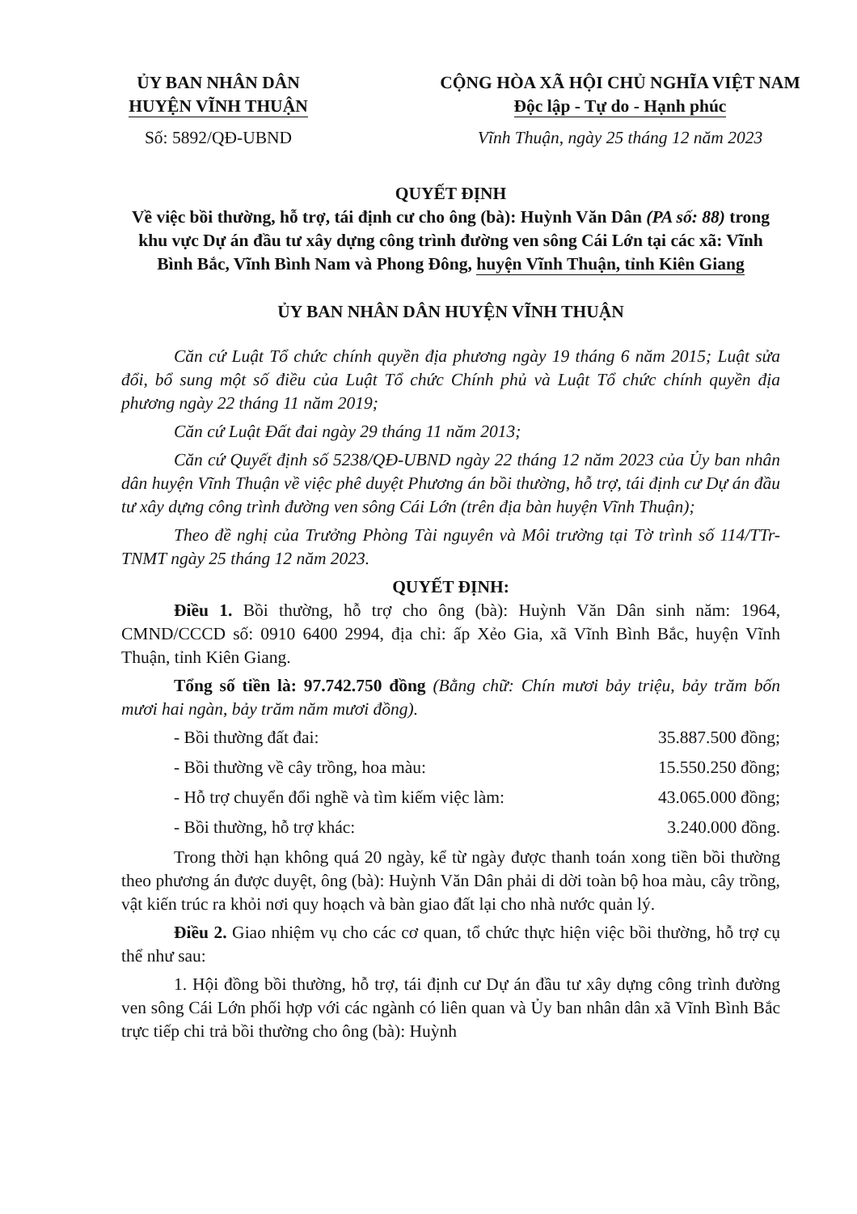ỦY BAN NHÂN DÂN
HUYỆN VĨNH THUẬN
Số: 5892/QĐ-UBND
CỘNG HÒA XÃ HỘI CHỦ NGHĨA VIỆT NAM
Độc lập - Tự do - Hạnh phúc
Vĩnh Thuận, ngày 25 tháng 12 năm 2023
QUYẾT ĐỊNH
Về việc bồi thường, hỗ trợ, tái định cư cho ông (bà): Huỳnh Văn Dân (PA số: 88) trong khu vực Dự án đầu tư xây dựng công trình đường ven sông Cái Lớn tại các xã: Vĩnh Bình Bắc, Vĩnh Bình Nam và Phong Đông, huyện Vĩnh Thuận, tỉnh Kiên Giang
ỦY BAN NHÂN DÂN HUYỆN VĨNH THUẬN
Căn cứ Luật Tổ chức chính quyền địa phương ngày 19 tháng 6 năm 2015; Luật sửa đổi, bổ sung một số điều của Luật Tổ chức Chính phủ và Luật Tổ chức chính quyền địa phương ngày 22 tháng 11 năm 2019;
Căn cứ Luật Đất đai ngày 29 tháng 11 năm 2013;
Căn cứ Quyết định số 5238/QĐ-UBND ngày 22 tháng 12 năm 2023 của Ủy ban nhân dân huyện Vĩnh Thuận về việc phê duyệt Phương án bồi thường, hỗ trợ, tái định cư Dự án đầu tư xây dựng công trình đường ven sông Cái Lớn (trên địa bàn huyện Vĩnh Thuận);
Theo đề nghị của Trưởng Phòng Tài nguyên và Môi trường tại Tờ trình số 114/TTr-TNMT ngày 25 tháng 12 năm 2023.
QUYẾT ĐỊNH:
Điều 1. Bồi thường, hỗ trợ cho ông (bà): Huỳnh Văn Dân sinh năm: 1964, CMND/CCCD số: 0910 6400 2994, địa chỉ: ấp Xẻo Gia, xã Vĩnh Bình Bắc, huyện Vĩnh Thuận, tỉnh Kiên Giang.
Tổng số tiền là: 97.742.750 đồng (Bằng chữ: Chín mươi bảy triệu, bảy trăm bốn mươi hai ngàn, bảy trăm năm mươi đồng).
- Bồi thường đất đai: 35.887.500 đồng;
- Bồi thường về cây trồng, hoa màu: 15.550.250 đồng;
- Hỗ trợ chuyển đổi nghề và tìm kiếm việc làm: 43.065.000 đồng;
- Bồi thường, hỗ trợ khác: 3.240.000 đồng.
Trong thời hạn không quá 20 ngày, kể từ ngày được thanh toán xong tiền bồi thường theo phương án được duyệt, ông (bà): Huỳnh Văn Dân phải di dời toàn bộ hoa màu, cây trồng, vật kiến trúc ra khỏi nơi quy hoạch và bàn giao đất lại cho nhà nước quản lý.
Điều 2. Giao nhiệm vụ cho các cơ quan, tổ chức thực hiện việc bồi thường, hỗ trợ cụ thể như sau:
1. Hội đồng bồi thường, hỗ trợ, tái định cư Dự án đầu tư xây dựng công trình đường ven sông Cái Lớn phối hợp với các ngành có liên quan và Ủy ban nhân dân xã Vĩnh Bình Bắc trực tiếp chi trả bồi thường cho ông (bà): Huỳnh